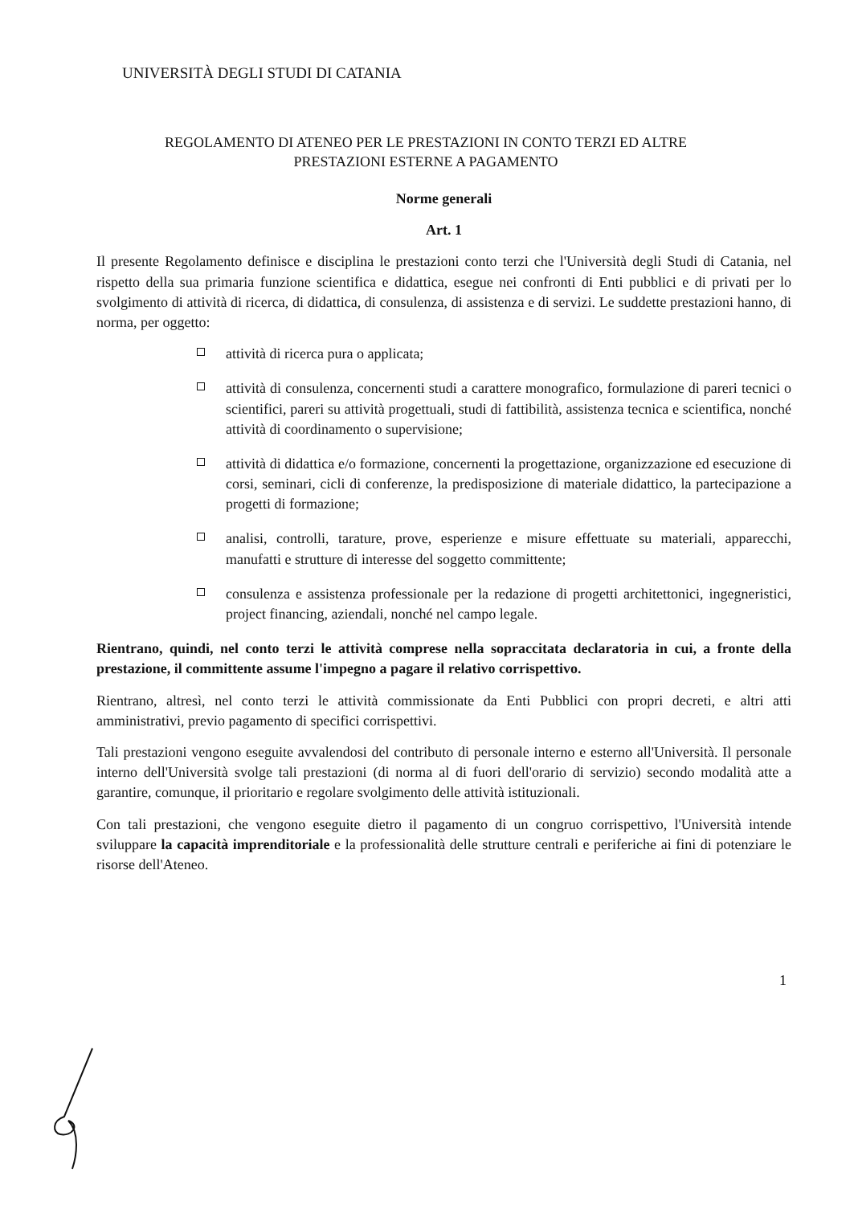UNIVERSITÀ DEGLI STUDI DI CATANIA
REGOLAMENTO DI ATENEO PER LE PRESTAZIONI IN CONTO TERZI ED ALTRE
PRESTAZIONI ESTERNE A PAGAMENTO
Norme generali
Art. 1
Il presente Regolamento definisce e disciplina le prestazioni conto terzi che l'Università degli Studi di Catania, nel rispetto della sua primaria funzione scientifica e didattica, esegue nei confronti di Enti pubblici e di privati per lo svolgimento di attività di ricerca, di didattica, di consulenza, di assistenza e di servizi. Le suddette prestazioni hanno, di norma, per oggetto:
attività di ricerca pura o applicata;
attività di consulenza, concernenti studi a carattere monografico, formulazione di pareri tecnici o scientifici, pareri su attività progettuali, studi di fattibilità, assistenza tecnica e scientifica, nonché attività di coordinamento o supervisione;
attività di didattica e/o formazione, concernenti la progettazione, organizzazione ed esecuzione di corsi, seminari, cicli di conferenze, la predisposizione di materiale didattico, la partecipazione a progetti di formazione;
analisi, controlli, tarature, prove, esperienze e misure effettuate su materiali, apparecchi, manufatti e strutture di interesse del soggetto committente;
consulenza e assistenza professionale per la redazione di progetti architettonici, ingegneristici, project financing, aziendali, nonché nel campo legale.
Rientrano, quindi, nel conto terzi le attività comprese nella sopraccitata declaratoria in cui, a fronte della prestazione, il committente assume l'impegno a pagare il relativo corrispettivo.
Rientrano, altresì, nel conto terzi le attività commissionate da Enti Pubblici con propri decreti, e altri atti amministrativi, previo pagamento di specifici corrispettivi.
Tali prestazioni vengono eseguite avvalendosi del contributo di personale interno e esterno all'Università. Il personale interno dell'Università svolge tali prestazioni (di norma al di fuori dell'orario di servizio) secondo modalità atte a garantire, comunque, il prioritario e regolare svolgimento delle attività istituzionali.
Con tali prestazioni, che vengono eseguite dietro il pagamento di un congruo corrispettivo, l'Università intende sviluppare la capacità imprenditoriale e la professionalità delle strutture centrali e periferiche ai fini di potenziare le risorse dell'Ateneo.
1